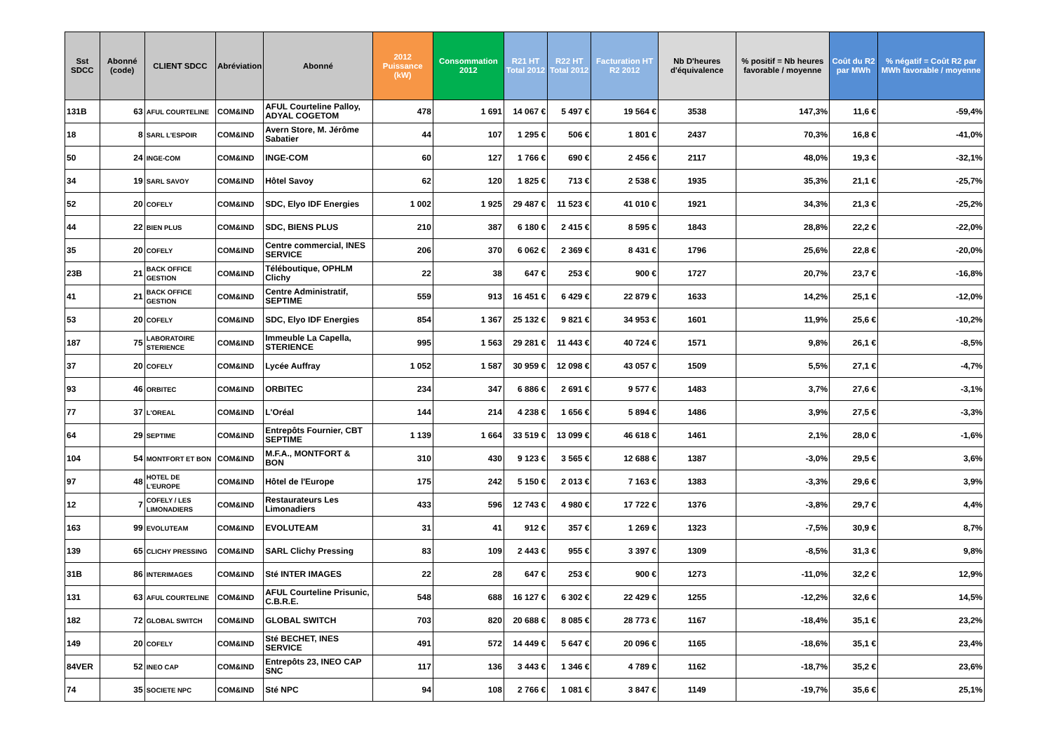| Sst SDCC | Abonné (code) | CLIENT SDCC | Abréviation | Abonné | 2012 Puissance (kW) | Consommation 2012 | R21 HT Total 2012 | R22 HT Total 2012 | Facturation HT R2 2012 | Nb D'heures d'équivalence | % positif = Nb heures favorable / moyenne | Coût du R2 par MWh | % négatif = Coût R2 par MWh favorable / moyenne |
| --- | --- | --- | --- | --- | --- | --- | --- | --- | --- | --- | --- | --- | --- |
| 131B | 63 | AFUL COURTELINE | COM&IND | AFUL Courteline Palloy, ADYAL COGETOM | 478 | 1 691 | 14 067 € | 5 497 € | 19 564 € | 3538 | 147,3% | 11,6 € | -59,4% |
| 18 | 8 | SARL L'ESPOIR | COM&IND | Avern Store, M. Jérôme Sabatier | 44 | 107 | 1 295 € | 506 € | 1 801 € | 2437 | 70,3% | 16,8 € | -41,0% |
| 50 | 24 | INGE-COM | COM&IND | INGE-COM | 60 | 127 | 1 766 € | 690 € | 2 456 € | 2117 | 48,0% | 19,3 € | -32,1% |
| 34 | 19 | SARL SAVOY | COM&IND | Hôtel Savoy | 62 | 120 | 1 825 € | 713 € | 2 538 € | 1935 | 35,3% | 21,1 € | -25,7% |
| 52 | 20 | COFELY | COM&IND | SDC, Elyo IDF Energies | 1 002 | 1 925 | 29 487 € | 11 523 € | 41 010 € | 1921 | 34,3% | 21,3 € | -25,2% |
| 44 | 22 | BIEN PLUS | COM&IND | SDC, BIENS PLUS | 210 | 387 | 6 180 € | 2 415 € | 8 595 € | 1843 | 28,8% | 22,2 € | -22,0% |
| 35 | 20 | COFELY | COM&IND | Centre commercial, INES SERVICE | 206 | 370 | 6 062 € | 2 369 € | 8 431 € | 1796 | 25,6% | 22,8 € | -20,0% |
| 23B | 21 | BACK OFFICE GESTION | COM&IND | Téléboutique, OPHLM Clichy | 22 | 38 | 647 € | 253 € | 900 € | 1727 | 20,7% | 23,7 € | -16,8% |
| 41 | 21 | BACK OFFICE GESTION | COM&IND | Centre Administratif, SEPTIME | 559 | 913 | 16 451 € | 6 429 € | 22 879 € | 1633 | 14,2% | 25,1 € | -12,0% |
| 53 | 20 | COFELY | COM&IND | SDC, Elyo IDF Energies | 854 | 1 367 | 25 132 € | 9 821 € | 34 953 € | 1601 | 11,9% | 25,6 € | -10,2% |
| 187 | 75 | LABORATOIRE STERIENCE | COM&IND | Immeuble La Capella, STERIENCE | 995 | 1 563 | 29 281 € | 11 443 € | 40 724 € | 1571 | 9,8% | 26,1 € | -8,5% |
| 37 | 20 | COFELY | COM&IND | Lycée Auffray | 1 052 | 1 587 | 30 959 € | 12 098 € | 43 057 € | 1509 | 5,5% | 27,1 € | -4,7% |
| 93 | 46 | ORBITEC | COM&IND | ORBITEC | 234 | 347 | 6 886 € | 2 691 € | 9 577 € | 1483 | 3,7% | 27,6 € | -3,1% |
| 77 | 37 | L'OREAL | COM&IND | L'Oréal | 144 | 214 | 4 238 € | 1 656 € | 5 894 € | 1486 | 3,9% | 27,5 € | -3,3% |
| 64 | 29 | SEPTIME | COM&IND | Entrepôts Fournier, CBT SEPTIME | 1 139 | 1 664 | 33 519 € | 13 099 € | 46 618 € | 1461 | 2,1% | 28,0 € | -1,6% |
| 104 | 54 | MONTFORT ET BON | COM&IND | M.F.A., MONTFORT & BON | 310 | 430 | 9 123 € | 3 565 € | 12 688 € | 1387 | -3,0% | 29,5 € | 3,6% |
| 97 | 48 | HOTEL DE L'EUROPE | COM&IND | Hôtel de l'Europe | 175 | 242 | 5 150 € | 2 013 € | 7 163 € | 1383 | -3,3% | 29,6 € | 3,9% |
| 12 | 7 | COFELY / LES LIMONADIERS | COM&IND | Restaurateurs Les Limonadiers | 433 | 596 | 12 743 € | 4 980 € | 17 722 € | 1376 | -3,8% | 29,7 € | 4,4% |
| 163 | 99 | EVOLUTEAM | COM&IND | EVOLUTEAM | 31 | 41 | 912 € | 357 € | 1 269 € | 1323 | -7,5% | 30,9 € | 8,7% |
| 139 | 65 | CLICHY PRESSING | COM&IND | SARL Clichy Pressing | 83 | 109 | 2 443 € | 955 € | 3 397 € | 1309 | -8,5% | 31,3 € | 9,8% |
| 31B | 86 | INTERIMAGES | COM&IND | Sté INTER IMAGES | 22 | 28 | 647 € | 253 € | 900 € | 1273 | -11,0% | 32,2 € | 12,9% |
| 131 | 63 | AFUL COURTELINE | COM&IND | AFUL Courteline Prisunic, C.B.R.E. | 548 | 688 | 16 127 € | 6 302 € | 22 429 € | 1255 | -12,2% | 32,6 € | 14,5% |
| 182 | 72 | GLOBAL SWITCH | COM&IND | GLOBAL SWITCH | 703 | 820 | 20 688 € | 8 085 € | 28 773 € | 1167 | -18,4% | 35,1 € | 23,2% |
| 149 | 20 | COFELY | COM&IND | Sté BECHET, INES SERVICE | 491 | 572 | 14 449 € | 5 647 € | 20 096 € | 1165 | -18,6% | 35,1 € | 23,4% |
| 84VER | 52 | INEO CAP | COM&IND | Entrepôts 23, INEO CAP SNC | 117 | 136 | 3 443 € | 1 346 € | 4 789 € | 1162 | -18,7% | 35,2 € | 23,6% |
| 74 | 35 | SOCIETE NPC | COM&IND | Sté NPC | 94 | 108 | 2 766 € | 1 081 € | 3 847 € | 1149 | -19,7% | 35,6 € | 25,1% |